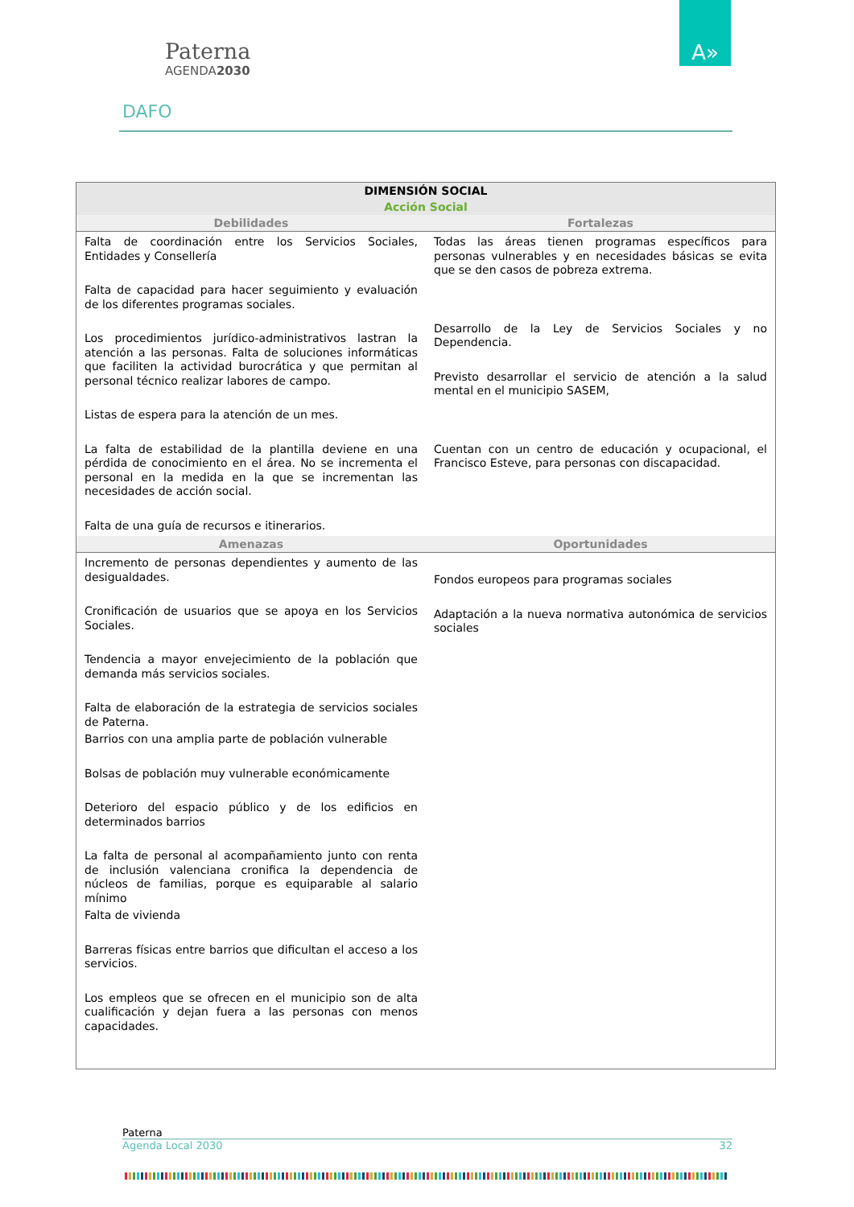Paterna
AGENDA2030
A»
DAFO
| DIMENSIÓN SOCIAL | |
| --- | --- |
| Acción Social | |
| Debilidades | Fortalezas |
| Falta de coordinación entre los Servicios Sociales, Entidades y Consellería Falta de capacidad para hacer seguimiento y evaluación de los diferentes programas sociales. Los procedimientos jurídico-administrativos lastran la atención a las personas. Falta de soluciones informáticas que faciliten la actividad burocrática y que permitan al personal técnico realizar labores de campo. Listas de espera para la atención de un mes. La falta de estabilidad de la plantilla deviene en una pérdida de conocimiento en el área. No se incrementa el personal en la medida en la que se incrementan las necesidades de acción social. Falta de una guía de recursos e itinerarios. | Todas las áreas tienen programas específicos para personas vulnerables y en necesidades básicas se evita que se den casos de pobreza extrema. Desarrollo de la Ley de Servicios Sociales y no Dependencia. Previsto desarrollar el servicio de atención a la salud mental en el municipio SASEM, Cuentan con un centro de educación y ocupacional, el Francisco Esteve, para personas con discapacidad. |
| Amenazas | Oportunidades |
| Incremento de personas dependientes y aumento de las desigualdades. Cronificación de usuarios que se apoya en los Servicios Sociales. Tendencia a mayor envejecimiento de la población que demanda más servicios sociales. Falta de elaboración de la estrategia de servicios sociales de Paterna. Barrios con una amplia parte de población vulnerable Bolsas de población muy vulnerable económicamente Deterioro del espacio público y de los edificios en determinados barrios La falta de personal al acompañamiento junto con renta de inclusión valenciana cronifica la dependencia de núcleos de familias, porque es equiparable al salario mínimo Falta de vivienda Barreras físicas entre barrios que dificultan el acceso a los servicios. Los empleos que se ofrecen en el municipio son de alta cualificación y dejan fuera a las personas con menos capacidades. | Fondos europeos para programas sociales Adaptación a la nueva normativa autonómica de servicios sociales |
Paterna
Agenda Local 2030 32